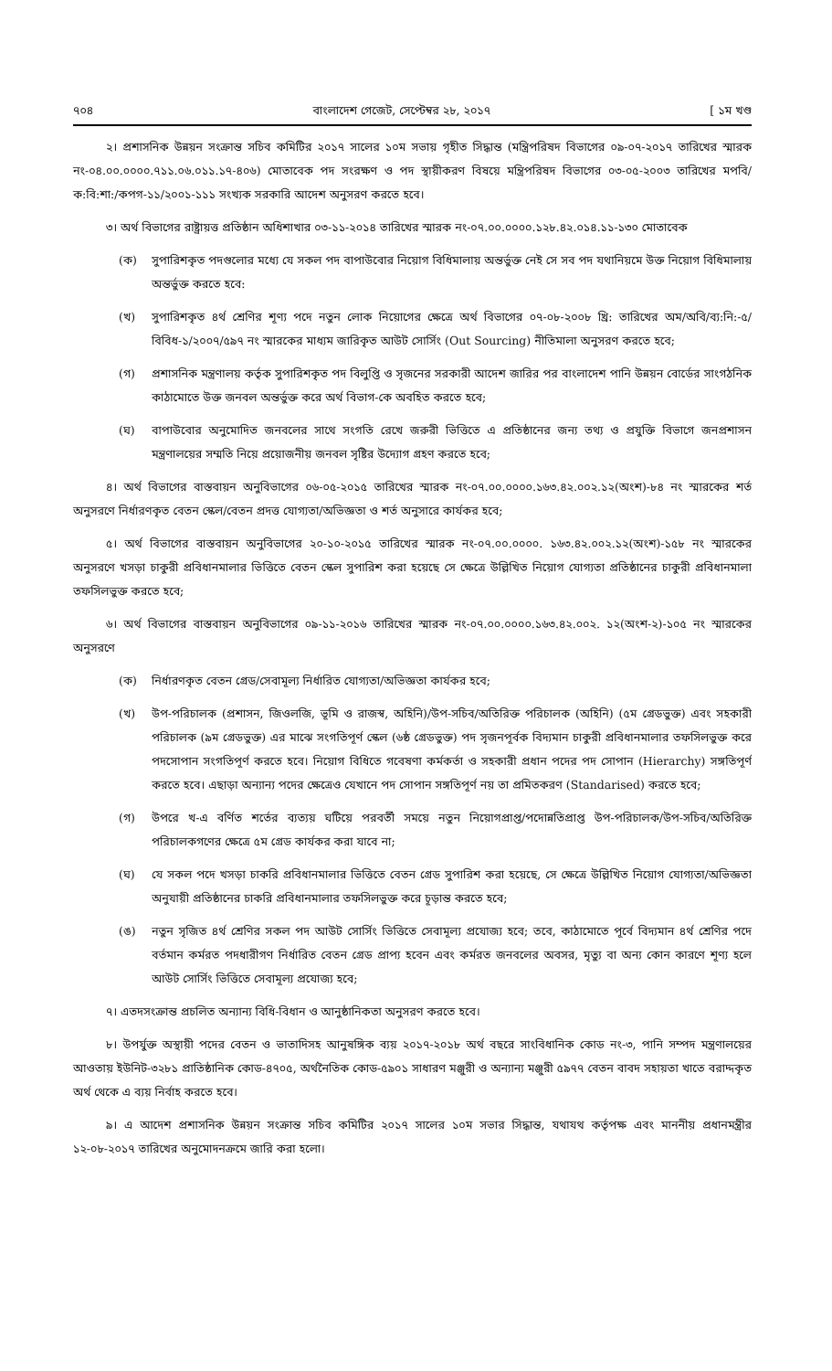৭০৪ বাংলাদেশ গেজেট, সেপ্টেম্বর ২৮, ২০১৭ [ ১ম খণ্ড
২। প্রশাসনিক উন্নয়ন সংক্রান্ত সচিব কমিটির ২০১৭ সালের ১০ম সভায় গৃহীত সিদ্ধান্ত (মন্ত্রিপরিষদ বিভাগের ০৯-০৭-২০১৭ তারিখের স্মারক নং-০৪.০০.০০০০.৭১১.০৬.০১১.১৭-৪০৬) মোতাবেক পদ সংরক্ষণ ও পদ স্থায়ীকরণ বিষয়ে মন্ত্রিপরিষদ বিভাগের ০৩-০৫-২০০৩ তারিখের মপবি/ক:বি:শা:/কপগ-১১/২০০১-১১১ সংখ্যক সরকারি আদেশ অনুসরণ করতে হবে।
৩। অর্থ বিভাগের রাষ্ট্রায়ত্ত প্রতিষ্ঠান অধিশাখার ০৩-১১-২০১৪ তারিখের স্মারক নং-০৭.০০.০০০০.১২৮.৪২.০১৪.১১-১৩০ মোতাবেক
(ক) সুপারিশকৃত পদগুলোর মধ্যে যে সকল পদ বাপাউবোর নিয়োগ বিধিমালায় অন্তর্ভুক্ত নেই সে সব পদ যথানিয়মে উক্ত নিয়োগ বিধিমালায় অন্তর্ভুক্ত করতে হবে:
(খ) সুপারিশকৃত ৪র্থ শ্রেণির শূণ্য পদে নতুন লোক নিয়োগের ক্ষেত্রে অর্থ বিভাগের ০৭-০৮-২০০৮ খ্রি: তারিখের অম/অবি/ব্য:নি:-৫/ বিবিধ-১/২০০৭/৫৯৭ নং স্মারকের মাধ্যম জারিকৃত আউট সোর্সিং (Out Sourcing) নীতিমালা অনুসরণ করতে হবে;
(গ) প্রশাসনিক মন্ত্রণালয় কর্তৃক সুপারিশকৃত পদ বিলুপ্তি ও সৃজনের সরকারী আদেশ জারির পর বাংলাদেশ পানি উন্নয়ন বোর্ডের সাংগঠনিক কাঠামোতে উক্ত জনবল অন্তর্ভুক্ত করে অর্থ বিভাগ-কে অবহিত করতে হবে;
(ঘ) বাপাউবোর অনুমোদিত জনবলের সাথে সংগতি রেখে জরুরী ভিত্তিতে এ প্রতিষ্ঠানের জন্য তথ্য ও প্রযুক্তি বিভাগে জনপ্রশাসন মন্ত্রণালয়ের সম্মতি নিয়ে প্রয়োজনীয় জনবল সৃষ্টির উদ্যোগ গ্রহণ করতে হবে;
৪। অর্থ বিভাগের বাস্তবায়ন অনুবিভাগের ০৬-০৫-২০১৫ তারিখের স্মারক নং-০৭.০০.০০০০.১৬৩.৪২.০০২.১২(অংশ)-৮৪ নং স্মারকের শর্ত অনুসরণে নির্ধারণকৃত বেতন স্কেল/বেতন প্রদত্ত যোগ্যতা/অভিজ্ঞতা ও শর্ত অনুসারে কার্যকর হবে;
৫। অর্থ বিভাগের বাস্তবায়ন অনুবিভাগের ২০-১০-২০১৫ তারিখের স্মারক নং-০৭.০০.০০০০. ১৬৩.৪২.০০২.১২(অংশ)-১৫৮ নং স্মারকের অনুসরণে খসড়া চাকুরী প্রবিধানমালার ভিত্তিতে বেতন স্কেল সুপারিশ করা হয়েছে সে ক্ষেত্রে উল্লিখিত নিয়োগ যোগ্যতা প্রতিষ্ঠানের চাকুরী প্রবিধানমালা তফসিলভুক্ত করতে হবে;
৬। অর্থ বিভাগের বাস্তবায়ন অনুবিভাগের ০৯-১১-২০১৬ তারিখের স্মারক নং-০৭.০০.০০০০.১৬৩.৪২.০০২. ১২(অংশ-২)-১০৫ নং স্মারকের অনুসরণে
(ক) নির্ধারণকৃত বেতন গ্রেড/সেবামূল্য নির্ধারিত যোগ্যতা/অভিজ্ঞতা কার্যকর হবে;
(খ) উপ-পরিচালক (প্রশাসন, জিওলজি, ভূমি ও রাজস্ব, অহিনি)/উপ-সচিব/অতিরিক্ত পরিচালক (অহিনি) (৫ম গ্রেডভুক্ত) এবং সহকারী পরিচালক (৯ম গ্রেডভুক্ত) এর মাঝে সংগতিপূর্ণ স্কেল (৬ষ্ঠ গ্রেডভুক্ত) পদ সৃজনপূর্বক বিদ্যমান চাকুরী প্রবিধানমালার তফসিলভুক্ত করে পদসোপান সংগতিপূর্ণ করতে হবে। নিয়োগ বিধিতে গবেষণা কর্মকর্তা ও সহকারী প্রধান পদের পদ সোপান (Hierarchy) সঙ্গতিপূর্ণ করতে হবে। এছাড়া অন্যান্য পদের ক্ষেত্রেও যেখানে পদ সোপান সঙ্গতিপূর্ণ নয় তা প্রমিতকরণ (Standarised) করতে হবে;
(গ) উপরে খ-এ বর্ণিত শর্তের ব্যত্যয় ঘটিয়ে পরবর্তী সময়ে নতুন নিয়োগপ্রাপ্ত/পদোন্নতিপ্রাপ্ত উপ-পরিচালক/উপ-সচিব/অতিরিক্ত পরিচালকগণের ক্ষেত্রে ৫ম গ্রেড কার্যকর করা যাবে না;
(ঘ) যে সকল পদে খসড়া চাকরি প্রবিধানমালার ভিত্তিতে বেতন গ্রেড সুপারিশ করা হয়েছে, সে ক্ষেত্রে উল্লিখিত নিয়োগ যোগ্যতা/অভিজ্ঞতা অনুযায়ী প্রতিষ্ঠানের চাকরি প্রবিধানমালার তফসিলভুক্ত করে চূড়ান্ত করতে হবে;
(ঙ) নতুন সৃজিত ৪র্থ শ্রেণির সকল পদ আউট সোর্সিং ভিত্তিতে সেবামূল্য প্রযোজ্য হবে; তবে, কাঠামোতে পূর্বে বিদ্যমান ৪র্থ শ্রেণির পদে বর্তমান কর্মরত পদধারীগণ নির্ধারিত বেতন গ্রেড প্রাপ্য হবেন এবং কর্মরত জনবলের অবসর, মৃত্যু বা অন্য কোন কারণে শূণ্য হলে আউট সোর্সিং ভিত্তিতে সেবামূল্য প্রযোজ্য হবে;
৭। এতদসংক্রান্ত প্রচলিত অন্যান্য বিধি-বিধান ও আনুষ্ঠানিকতা অনুসরণ করতে হবে।
৮। উপর্যুক্ত অস্থায়ী পদের বেতন ও ভাতাদিসহ আনুষঙ্গিক ব্যয় ২০১৭-২০১৮ অর্থ বছরে সাংবিধানিক কোড নং-৩, পানি সম্পদ মন্ত্রণালয়ের আওতায় ইউনিট-৩২৮১ প্রাতিষ্ঠানিক কোড-৪৭০৫, অর্থনৈতিক কোড-৫৯০১ সাধারণ মঞ্জুরী ও অন্যান্য মঞ্জুরী ৫৯৭৭ বেতন বাবদ সহায়তা খাতে বরাদ্দকৃত অর্থ থেকে এ ব্যয় নির্বাহ করতে হবে।
৯। এ আদেশ প্রশাসনিক উন্নয়ন সংক্রান্ত সচিব কমিটির ২০১৭ সালের ১০ম সভার সিদ্ধান্ত, যথাযথ কর্তৃপক্ষ এবং মাননীয় প্রধানমন্ত্রীর ১২-০৮-২০১৭ তারিখের অনুমোদনক্রমে জারি করা হলো।